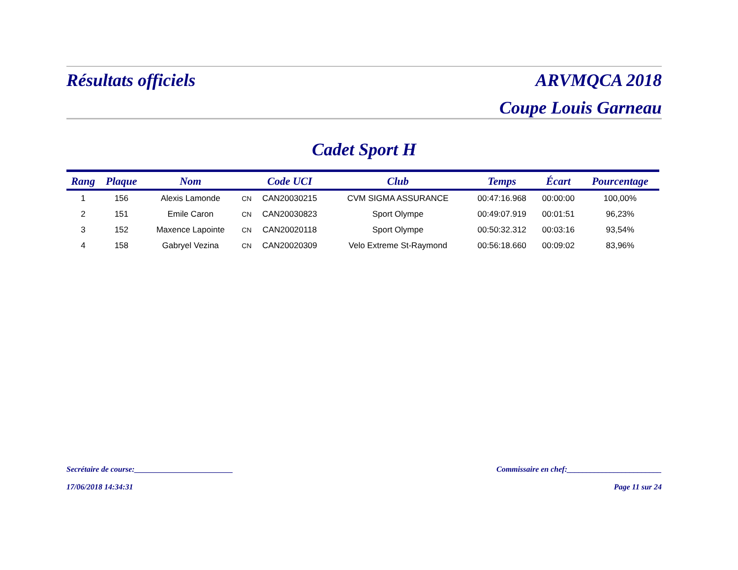Résultats officiels ARVMQCA 2018
Coupe Louis Garneau
Cadet Sport H
| Rang | Plaque | Nom | | Code UCI | Club | Temps | Écart | Pourcentage |
| --- | --- | --- | --- | --- | --- | --- | --- | --- |
| 1 | 156 | Alexis Lamonde | CN | CAN20030215 | CVM SIGMA ASSURANCE | 00:47:16.968 | 00:00:00 | 100,00% |
| 2 | 151 | Emile Caron | CN | CAN20030823 | Sport Olympe | 00:49:07.919 | 00:01:51 | 96,23% |
| 3 | 152 | Maxence Lapointe | CN | CAN20020118 | Sport Olympe | 00:50:32.312 | 00:03:16 | 93,54% |
| 4 | 158 | Gabryel Vezina | CN | CAN20020309 | Velo Extreme St-Raymond | 00:56:18.660 | 00:09:02 | 83,96% |
Secrétaire de course:_________________________ Commissaire en chef:________________________
17/06/2018 14:34:31 Page 11 sur 24